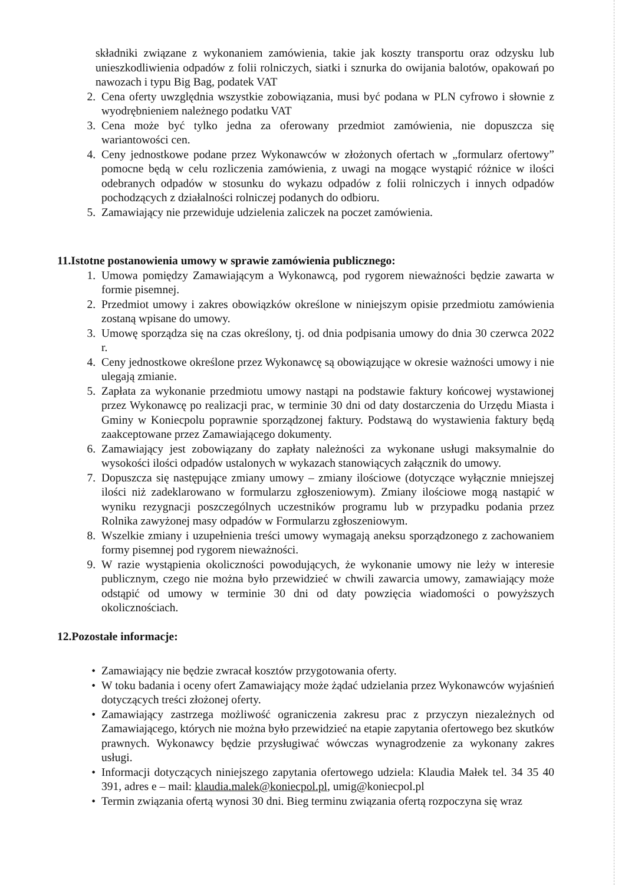składniki związane z wykonaniem zamówienia, takie jak koszty transportu oraz odzysku lub unieszkodliwienia odpadów z folii rolniczych, siatki i sznurka do owijania balotów, opakowań po nawozach i typu Big Bag, podatek VAT
2. Cena oferty uwzględnia wszystkie zobowiązania, musi być podana w PLN cyfrowo i słownie z wyodrębnieniem należnego podatku VAT
3. Cena może być tylko jedna za oferowany przedmiot zamówienia, nie dopuszcza się wariantowości cen.
4. Ceny jednostkowe podane przez Wykonawców w złożonych ofertach w „formularz ofertowy” pomocne będą w celu rozliczenia zamówienia, z uwagi na mogące wystąpić różnice w ilości odebranych odpadów w stosunku do wykazu odpadów z folii rolniczych i innych odpadów pochodzących z działalności rolniczej podanych do odbioru.
5. Zamawiający nie przewiduje udzielenia zaliczek na poczet zamówienia.
11.Istotne postanowienia umowy w sprawie zamówienia publicznego:
1. Umowa pomiędzy Zamawiającym a Wykonawcą, pod rygorem nieważności będzie zawarta w formie pisemnej.
2. Przedmiot umowy i zakres obowiązków określone w niniejszym opisie przedmiotu zamówienia zostaną wpisane do umowy.
3. Umowę sporządza się na czas określony, tj. od dnia podpisania umowy do dnia 30 czerwca 2022 r.
4. Ceny jednostkowe określone przez Wykonawcę są obowiązujące w okresie ważności umowy i nie ulegają zmianie.
5. Zapłata za wykonanie przedmiotu umowy nastąpi na podstawie faktury końcowej wystawionej przez Wykonawcę po realizacji prac, w terminie 30 dni od daty dostarczenia do Urzędu Miasta i Gminy w Koniecpolu poprawnie sporządzonej faktury. Podstawą do wystawienia faktury będą zaakceptowane przez Zamawiającego dokumenty.
6. Zamawiający jest zobowiązany do zapłaty należności za wykonane usługi maksymalnie do wysokości ilości odpadów ustalonych w wykazach stanowiących załącznik do umowy.
7. Dopuszcza się następujące zmiany umowy – zmiany ilościowe (dotyczące wyłącznie mniejszej ilości niż zadeklarowano w formularzu zgłoszeniowym). Zmiany ilościowe mogą nastąpić w wyniku rezygnacji poszczególnych uczestników programu lub w przypadku podania przez Rolnika zawyżonej masy odpadów w Formularzu zgłoszeniowym.
8. Wszelkie zmiany i uzupełnienia treści umowy wymagają aneksu sporządzonego z zachowaniem formy pisemnej pod rygorem nieważności.
9. W razie wystąpienia okoliczności powodujących, że wykonanie umowy nie leży w interesie publicznym, czego nie można było przewidzieć w chwili zawarcia umowy, zamawiający może odstąpić od umowy w terminie 30 dni od daty powzięcia wiadomości o powyższych okolicznościach.
12.Pozostałe informacje:
• Zamawiający nie będzie zwracał kosztów przygotowania oferty.
• W toku badania i oceny ofert Zamawiający może żądać udzielania przez Wykonawców wyjaśnień dotyczących treści złożonej oferty.
• Zamawiający zastrzega możliwość ograniczenia zakresu prac z przyczyn niezależnych od Zamawiającego, których nie można było przewidzieć na etapie zapytania ofertowego bez skutków prawnych. Wykonawcy będzie przysługiwać wówczas wynagrodzenie za wykonany zakres usługi.
• Informacji dotyczących niniejszego zapytania ofertowego udziela: Klaudia Małek tel. 34 35 40 391, adres e – mail: klaudia.malek@koniecpol.pl, umig@koniecpol.pl
• Termin związania ofertą wynosi 30 dni. Bieg terminu związania ofertą rozpoczyna się wraz